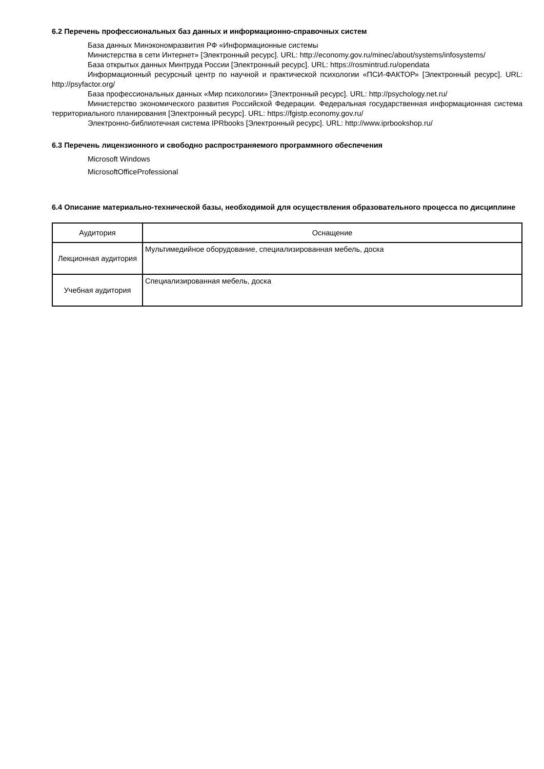6.2 Перечень профессиональных баз данных и информационно-справочных систем
База данных Минэкономразвития РФ «Информационные системы
Министерства в сети Интернет» [Электронный ресурс]. URL: http://economy.gov.ru/minec/about/systems/infosystems/
База открытых данных Минтруда России [Электронный ресурс]. URL: https://rosmintrud.ru/opendata
Информационный ресурсный центр по научной и практической психологии «ПСИ-ФАКТОР» [Электронный ресурс]. URL: http://psyfactor.org/
База профессиональных данных «Мир психологии» [Электронный ресурс]. URL: http://psychology.net.ru/
Министерство экономического развития Российской Федерации. Федеральная государственная информационная система территориального планирования [Электронный ресурс]. URL: https://fgistp.economy.gov.ru/
Электронно-библиотечная система IPRbooks [Электронный ресурс]. URL: http://www.iprbookshop.ru/
6.3 Перечень лицензионного и свободно распространяемого программного обеспечения
Microsoft Windows
MicrosoftOfficeProfessional
6.4 Описание материально-технической базы, необходимой для осуществления образовательного процесса по дисциплине
| Аудитория | Оснащение |
| --- | --- |
| Лекционная аудитория | Мультимедийное оборудование, специализированная мебель, доска |
| Учебная аудитория | Специализированная мебель, доска |